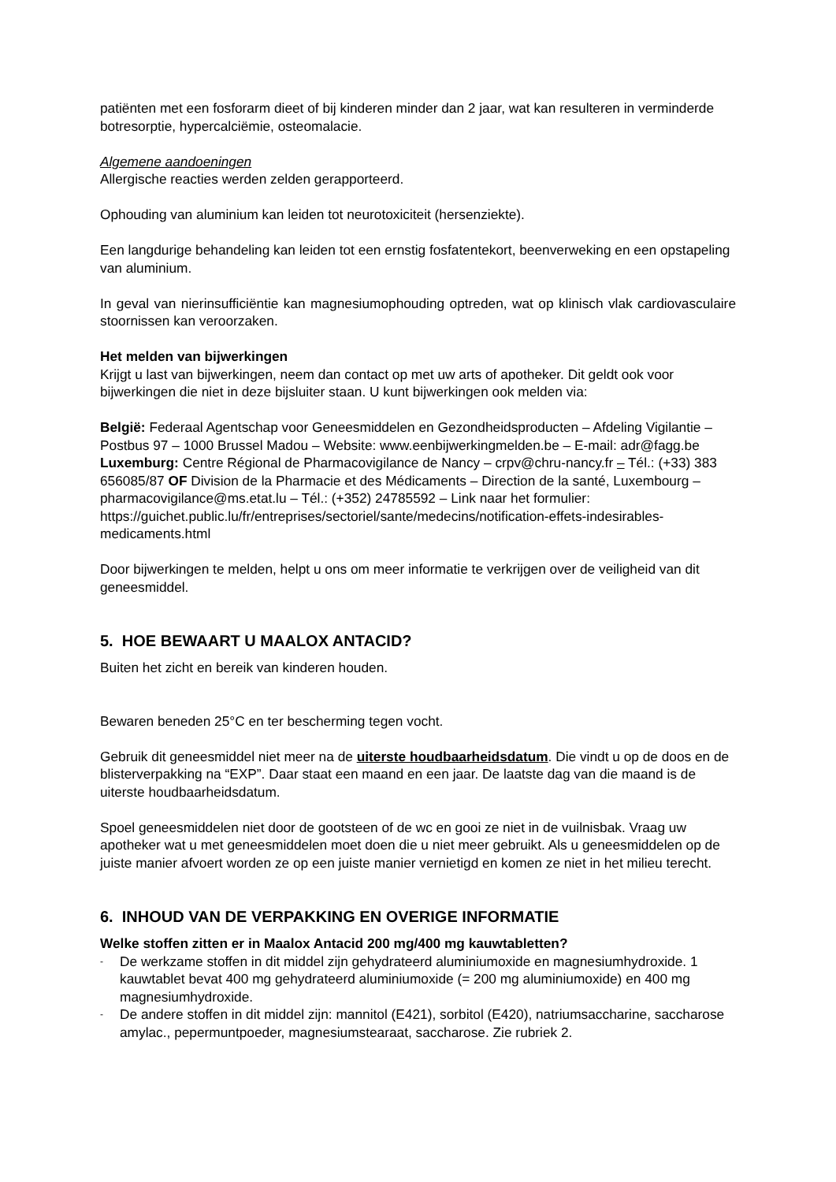patiënten met een fosforarm dieet of bij kinderen minder dan 2 jaar, wat kan resulteren in verminderde botresorptie, hypercalciëmie, osteomalacie.
Algemene aandoeningen
Allergische reacties werden zelden gerapporteerd.
Ophouding van aluminium kan leiden tot neurotoxiciteit (hersenziekte).
Een langdurige behandeling kan leiden tot een ernstig fosfatentekort, beenverweking en een opstapeling van aluminium.
In geval van nierinsufficiëntie kan magnesiumophouding optreden, wat op klinisch vlak cardiovasculaire stoornissen kan veroorzaken.
Het melden van bijwerkingen
Krijgt u last van bijwerkingen, neem dan contact op met uw arts of apotheker. Dit geldt ook voor bijwerkingen die niet in deze bijsluiter staan. U kunt bijwerkingen ook melden via:
België: Federaal Agentschap voor Geneesmiddelen en Gezondheidsproducten – Afdeling Vigilantie – Postbus 97 – 1000 Brussel Madou – Website: www.eenbijwerkingmelden.be – E-mail: adr@fagg.be
Luxemburg: Centre Régional de Pharmacovigilance de Nancy – crpv@chru-nancy.fr – Tél.: (+33) 383 656085/87 OF Division de la Pharmacie et des Médicaments – Direction de la santé, Luxembourg – pharmacovigilance@ms.etat.lu – Tél.: (+352) 24785592 – Link naar het formulier: https://guichet.public.lu/fr/entreprises/sectoriel/sante/medecins/notification-effets-indesirables-medicaments.html
Door bijwerkingen te melden, helpt u ons om meer informatie te verkrijgen over de veiligheid van dit geneesmiddel.
5. HOE BEWAART U MAALOX ANTACID?
Buiten het zicht en bereik van kinderen houden.
Bewaren beneden 25°C en ter bescherming tegen vocht.
Gebruik dit geneesmiddel niet meer na de uiterste houdbaarheidsdatum. Die vindt u op de doos en de blisterverpakking na “EXP”. Daar staat een maand en een jaar. De laatste dag van die maand is de uiterste houdbaarheidsdatum.
Spoel geneesmiddelen niet door de gootsteen of de wc en gooi ze niet in de vuilnisbak. Vraag uw apotheker wat u met geneesmiddelen moet doen die u niet meer gebruikt. Als u geneesmiddelen op de juiste manier afvoert worden ze op een juiste manier vernietigd en komen ze niet in het milieu terecht.
6. INHOUD VAN DE VERPAKKING EN OVERIGE INFORMATIE
Welke stoffen zitten er in Maalox Antacid 200 mg/400 mg kauwtabletten?
- De werkzame stoffen in dit middel zijn gehydrateerd aluminiumoxide en magnesiumhydroxide. 1 kauwtablet bevat 400 mg gehydrateerd aluminiumoxide (= 200 mg aluminiumoxide) en 400 mg magnesiumhydroxide.
- De andere stoffen in dit middel zijn: mannitol (E421), sorbitol (E420), natriumsaccharine, saccharose amylac., pepermuntpoeder, magnesiumstearaat, saccharose. Zie rubriek 2.